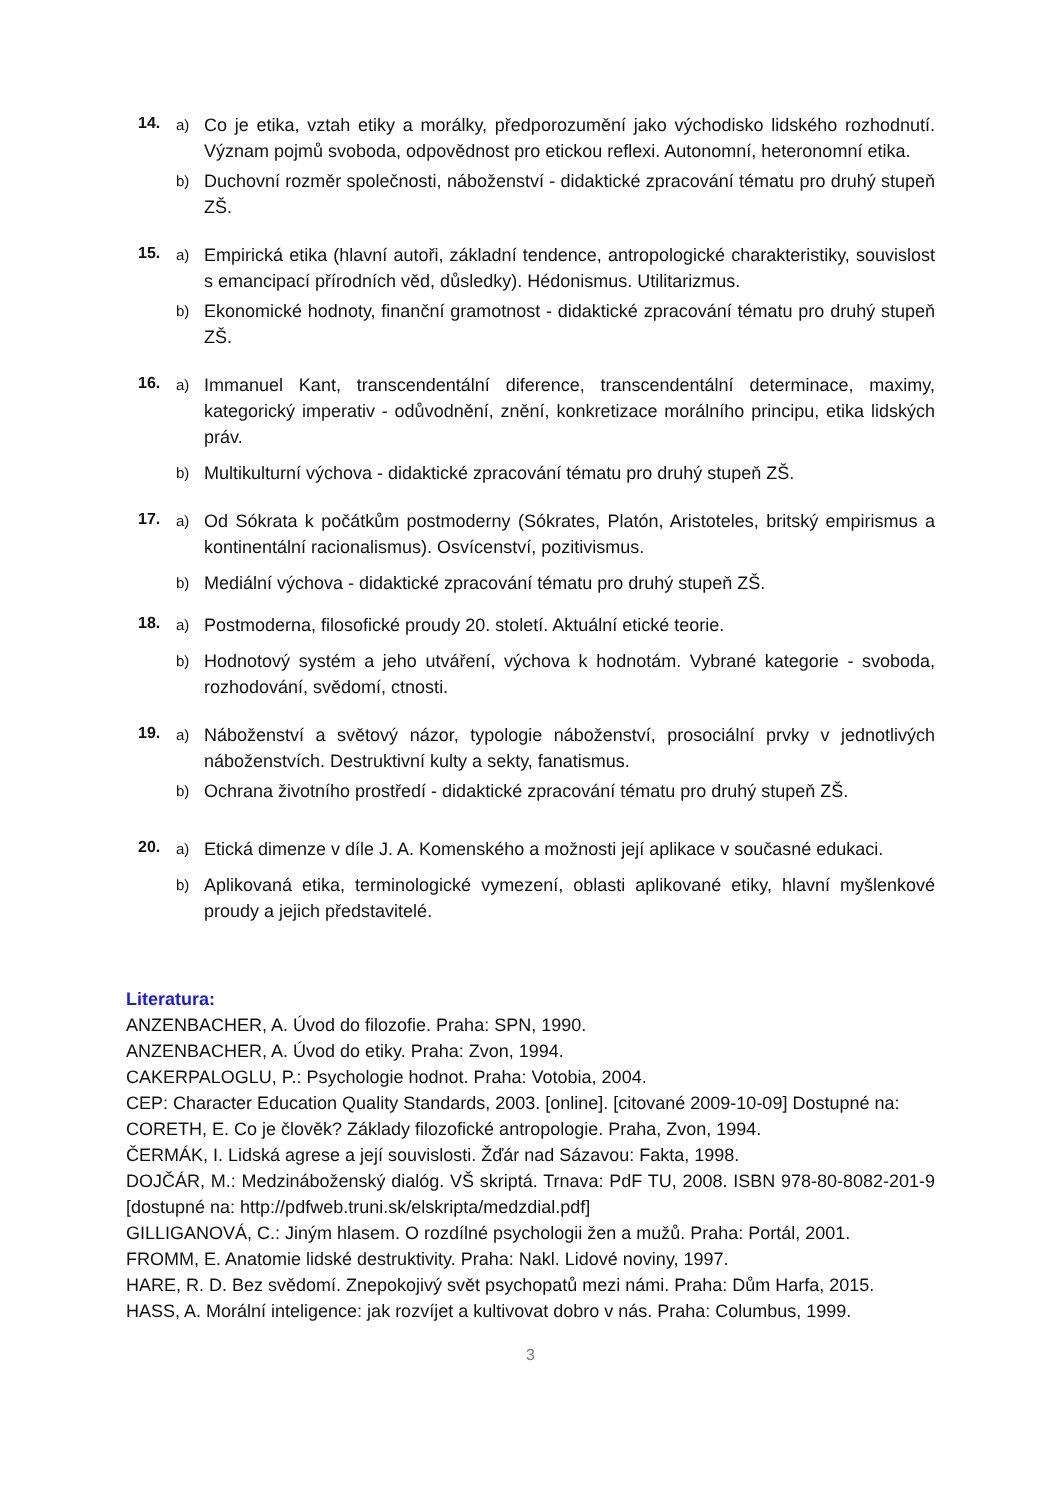14.
a)
Co je etika, vztah etiky a morálky, předporozumění jako východisko lidského rozhodnutí. Význam pojmů svoboda, odpovědnost pro etickou reflexi. Autonomní, heteronomní etika.
b)
Duchovní rozměr společnosti, náboženství - didaktické zpracování tématu pro druhý stupeň ZŠ.
15.
a)
Empirická etika (hlavní autoři, základní tendence, antropologické charakteristiky, souvislost s emancipací přírodních věd, důsledky). Hédonismus. Utilitarizmus.
b)
Ekonomické hodnoty, finanční gramotnost - didaktické zpracování tématu pro druhý stupeň ZŠ.
16.
a)
Immanuel Kant, transcendentální diference, transcendentální determinace, maximy, kategorický imperativ - odůvodnění, znění, konkretizace morálního principu, etika lidských práv.
b)
Multikulturní výchova - didaktické zpracování tématu pro druhý stupeň ZŠ.
17.
a)
Od Sókrata k počátkům postmoderny (Sókrates, Platón, Aristoteles, britský empirismus a kontinentální racionalismus). Osvícenství, pozitivismus.
b)
Mediální výchova - didaktické zpracování tématu pro druhý stupeň ZŠ.
18.
a)
Postmoderna, filosofické proudy 20. století. Aktuální etické teorie.
b)
Hodnotový systém a jeho utváření, výchova k hodnotám. Vybrané kategorie - svoboda, rozhodování, svědomí, ctnosti.
19.
a)
Náboženství a světový názor, typologie náboženství, prosociální prvky v jednotlivých náboženstvích. Destruktivní kulty a sekty, fanatismus.
b)
Ochrana životního prostředí - didaktické zpracování tématu pro druhý stupeň ZŠ.
20.
a)
Etická dimenze v díle J. A. Komenského a možnosti její aplikace v současné edukaci.
b)
Aplikovaná etika, terminologické vymezení, oblasti aplikované etiky, hlavní myšlenkové proudy a jejich představitelé.
Literatura:
ANZENBACHER, A. Úvod do filozofie. Praha: SPN, 1990.
ANZENBACHER, A. Úvod do etiky. Praha: Zvon, 1994.
CAKERPALOGLU, P.: Psychologie hodnot. Praha: Votobia, 2004.
CEP: Character Education Quality Standards, 2003. [online]. [citované 2009-10-09] Dostupné na:
CORETH, E. Co je člověk? Základy filozofické antropologie. Praha, Zvon, 1994.
ČERMÁK, I. Lidská agrese a její souvislosti. Žďár nad Sázavou: Fakta, 1998.
DOJČÁR, M.: Medzináboženský dialóg. VŠ skriptá. Trnava: PdF TU, 2008. ISBN 978-80-8082-201-9 [dostupné na: http://pdfweb.truni.sk/elskripta/medzdial.pdf]
GILLIGANOVÁ, C.: Jiným hlasem. O rozdílné psychologii žen a mužů. Praha: Portál, 2001.
FROMM, E. Anatomie lidské destruktivity. Praha: Nakl. Lidové noviny, 1997.
HARE, R. D. Bez svědomí. Znepokojivý svět psychopatů mezi námi. Praha: Dům Harfa, 2015.
HASS, A. Morální inteligence: jak rozvíjet a kultivovat dobro v nás. Praha: Columbus, 1999.
3